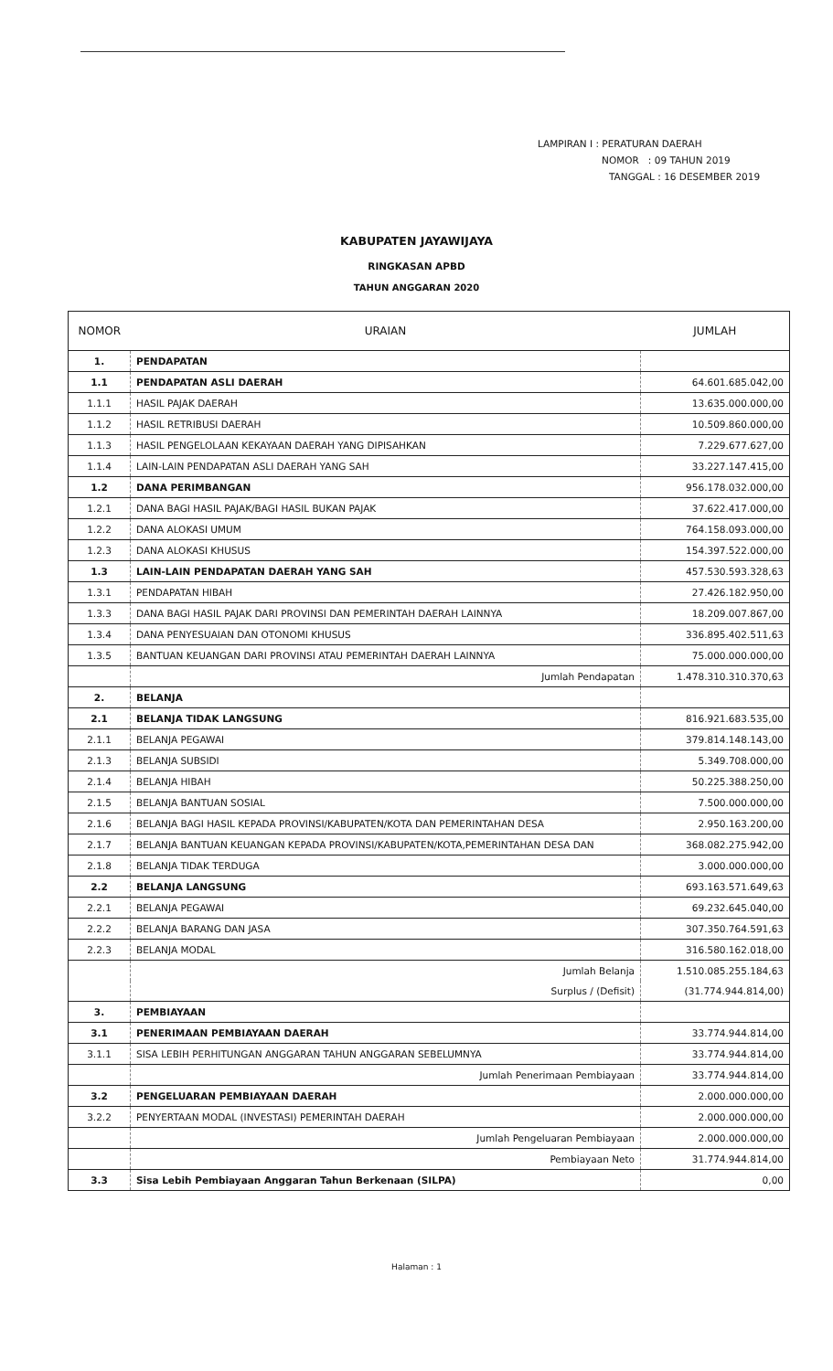LAMPIRAN I : PERATURAN DAERAH
NOMOR : 09 TAHUN 2019
TANGGAL : 16 DESEMBER 2019
KABUPATEN JAYAWIJAYA
RINGKASAN APBD
TAHUN ANGGARAN 2020
| NOMOR | URAIAN | JUMLAH |
| --- | --- | --- |
| 1. | PENDAPATAN | |
| 1.1 | PENDAPATAN ASLI DAERAH | 64.601.685.042,00 |
| 1.1.1 | HASIL PAJAK DAERAH | 13.635.000.000,00 |
| 1.1.2 | HASIL RETRIBUSI DAERAH | 10.509.860.000,00 |
| 1.1.3 | HASIL PENGELOLAAN KEKAYAAN DAERAH YANG DIPISAHKAN | 7.229.677.627,00 |
| 1.1.4 | LAIN-LAIN PENDAPATAN ASLI DAERAH YANG SAH | 33.227.147.415,00 |
| 1.2 | DANA PERIMBANGAN | 956.178.032.000,00 |
| 1.2.1 | DANA BAGI HASIL PAJAK/BAGI HASIL BUKAN PAJAK | 37.622.417.000,00 |
| 1.2.2 | DANA ALOKASI UMUM | 764.158.093.000,00 |
| 1.2.3 | DANA ALOKASI KHUSUS | 154.397.522.000,00 |
| 1.3 | LAIN-LAIN PENDAPATAN DAERAH YANG SAH | 457.530.593.328,63 |
| 1.3.1 | PENDAPATAN HIBAH | 27.426.182.950,00 |
| 1.3.3 | DANA BAGI HASIL PAJAK DARI PROVINSI DAN PEMERINTAH DAERAH LAINNYA | 18.209.007.867,00 |
| 1.3.4 | DANA PENYESUAIAN DAN OTONOMI KHUSUS | 336.895.402.511,63 |
| 1.3.5 | BANTUAN KEUANGAN DARI PROVINSI ATAU PEMERINTAH DAERAH LAINNYA | 75.000.000.000,00 |
| | Jumlah Pendapatan | 1.478.310.310.370,63 |
| 2. | BELANJA | |
| 2.1 | BELANJA TIDAK LANGSUNG | 816.921.683.535,00 |
| 2.1.1 | BELANJA PEGAWAI | 379.814.148.143,00 |
| 2.1.3 | BELANJA SUBSIDI | 5.349.708.000,00 |
| 2.1.4 | BELANJA HIBAH | 50.225.388.250,00 |
| 2.1.5 | BELANJA BANTUAN SOSIAL | 7.500.000.000,00 |
| 2.1.6 | BELANJA BAGI HASIL KEPADA PROVINSI/KABUPATEN/KOTA DAN PEMERINTAHAN DESA | 2.950.163.200,00 |
| 2.1.7 | BELANJA BANTUAN KEUANGAN KEPADA PROVINSI/KABUPATEN/KOTA,PEMERINTAHAN DESA DAN | 368.082.275.942,00 |
| 2.1.8 | BELANJA TIDAK TERDUGA | 3.000.000.000,00 |
| 2.2 | BELANJA LANGSUNG | 693.163.571.649,63 |
| 2.2.1 | BELANJA PEGAWAI | 69.232.645.040,00 |
| 2.2.2 | BELANJA BARANG DAN JASA | 307.350.764.591,63 |
| 2.2.3 | BELANJA MODAL | 316.580.162.018,00 |
| | Jumlah Belanja | 1.510.085.255.184,63 |
| | Surplus / (Defisit) | (31.774.944.814,00) |
| 3. | PEMBIAYAAN | |
| 3.1 | PENERIMAAN PEMBIAYAAN DAERAH | 33.774.944.814,00 |
| 3.1.1 | SISA LEBIH PERHITUNGAN ANGGARAN TAHUN ANGGARAN SEBELUMNYA | 33.774.944.814,00 |
| | Jumlah Penerimaan Pembiayaan | 33.774.944.814,00 |
| 3.2 | PENGELUARAN PEMBIAYAAN DAERAH | 2.000.000.000,00 |
| 3.2.2 | PENYERTAAN MODAL (INVESTASI) PEMERINTAH DAERAH | 2.000.000.000,00 |
| | Jumlah Pengeluaran Pembiayaan | 2.000.000.000,00 |
| | Pembiayaan Neto | 31.774.944.814,00 |
| 3.3 | Sisa Lebih Pembiayaan Anggaran Tahun Berkenaan (SILPA) | 0,00 |
Halaman : 1